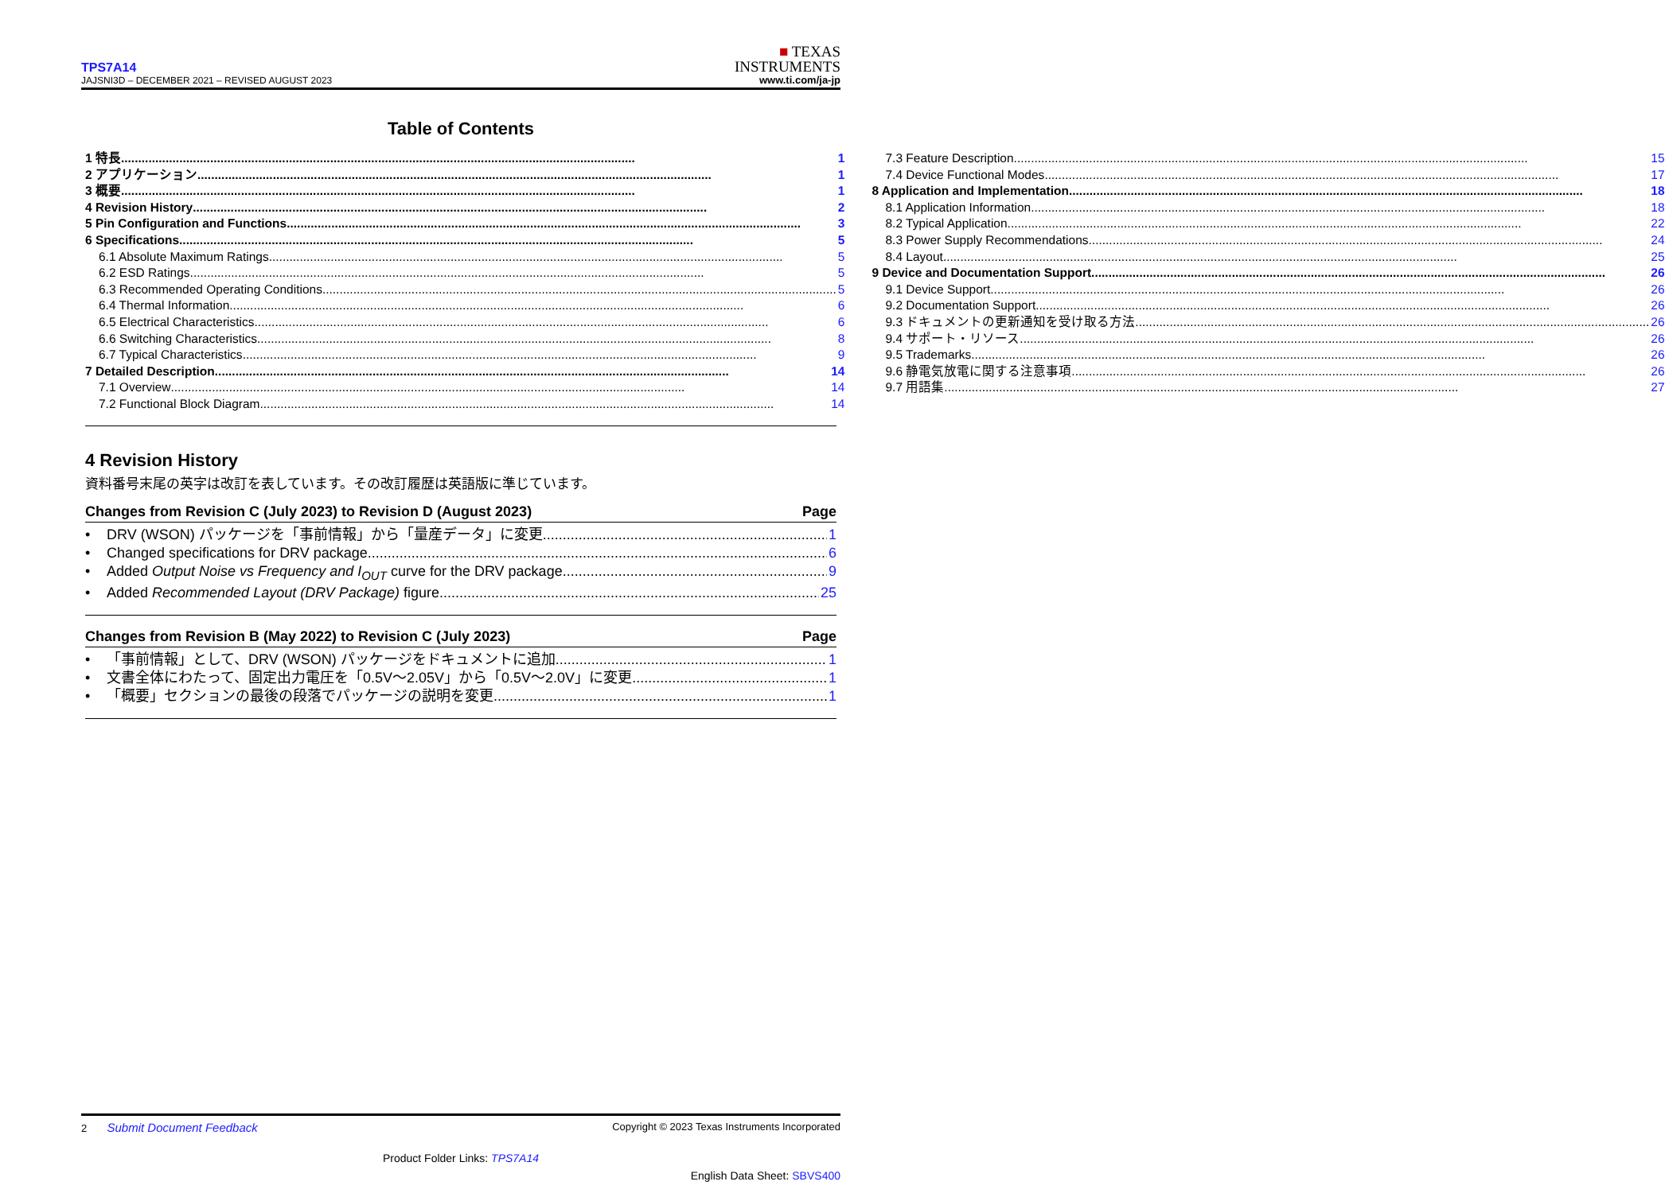TPS7A14
JAJSNI3D – DECEMBER 2021 – REVISED AUGUST 2023
■ TEXAS
INSTRUMENTS
www.ti.com/ja-jp
Table of Contents
1 特長 1
2 アプリケーション 1
3 概要 1
4 Revision History 2
5 Pin Configuration and Functions 3
6 Specifications 5
6.1 Absolute Maximum Ratings 5
6.2 ESD Ratings 5
6.3 Recommended Operating Conditions 5
6.4 Thermal Information 6
6.5 Electrical Characteristics 6
6.6 Switching Characteristics 8
6.7 Typical Characteristics 9
7 Detailed Description 14
7.1 Overview 14
7.2 Functional Block Diagram 14
7.3 Feature Description 15
7.4 Device Functional Modes 17
8 Application and Implementation 18
8.1 Application Information 18
8.2 Typical Application 22
8.3 Power Supply Recommendations 24
8.4 Layout 25
9 Device and Documentation Support 26
9.1 Device Support 26
9.2 Documentation Support 26
9.3 ドキュメントの更新通知を受け取る方法 26
9.4 サポート・リソース 26
9.5 Trademarks 26
9.6 静電気放電に関する注意事項 26
9.7 用語集 27
4 Revision History
資料番号末尾の英字は改訂を表しています。その改訂履歴は英語版に準じています。
Changes from Revision C (July 2023) to Revision D (August 2023) Page
• DRV (WSON) パッケージを「事前情報」から「量産データ」に変更 1
• Changed specifications for DRV package 6
• Added Output Noise vs Frequency and I<sub>OUT</sub> curve for the DRV package 9
• Added Recommended Layout (DRV Package) figure 25
Changes from Revision B (May 2022) to Revision C (July 2023) Page
• 「事前情報」として、DRV (WSON) パッケージをドキュメントに追加 1
• 文書全体にわたって、固定出力電圧を「0.5V～2.05V」から「0.5V～2.0V」に変更 1
• 「概要」セクションの最後の段落でパッケージの説明を変更 1
2 Submit Document Feedback Copyright © 2023 Texas Instruments Incorporated
Product Folder Links: TPS7A14
English Data Sheet: SBVS400